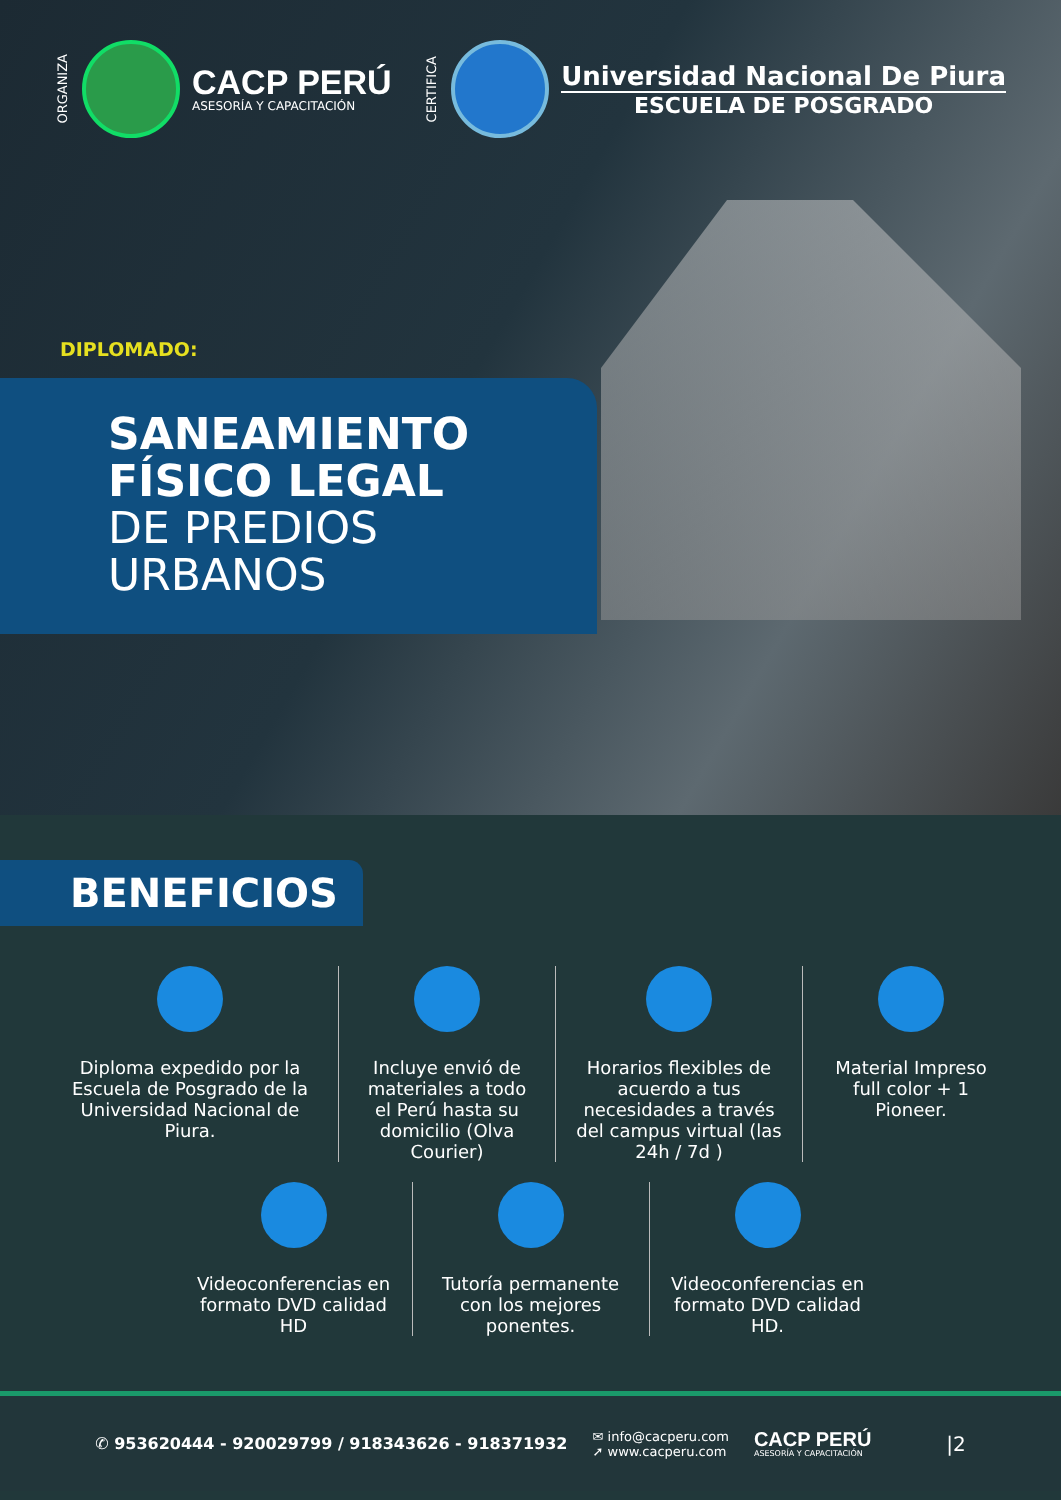ORGANIZA
CACP PERÚ
ASESORÍA Y CAPACITACIÓN
CERTIFICA
Universidad Nacional De Piura
ESCUELA DE POSGRADO
DIPLOMADO:
SANEAMIENTO
FÍSICO LEGAL
DE PREDIOS
URBANOS
BENEFICIOS
Diploma expedido por la Escuela de Posgrado de la Universidad Nacional de Piura.
Incluye envió de materiales a todo el Perú hasta su domicilio (Olva Courier)
Horarios flexibles de acuerdo a tus necesidades a través del campus virtual (las 24h / 7d )
Material Impreso full color + 1 Pioneer.
Videoconferencias en formato DVD calidad HD
Tutoría permanente con los mejores ponentes.
Videoconferencias en formato DVD calidad HD.
✆ 953620444 - 920029799 / 918343626 - 918371932
✉ info@cacperu.com
➚ www.cacperu.com
CACP PERÚ
ASESORÍA Y CAPACITACIÓN
|2